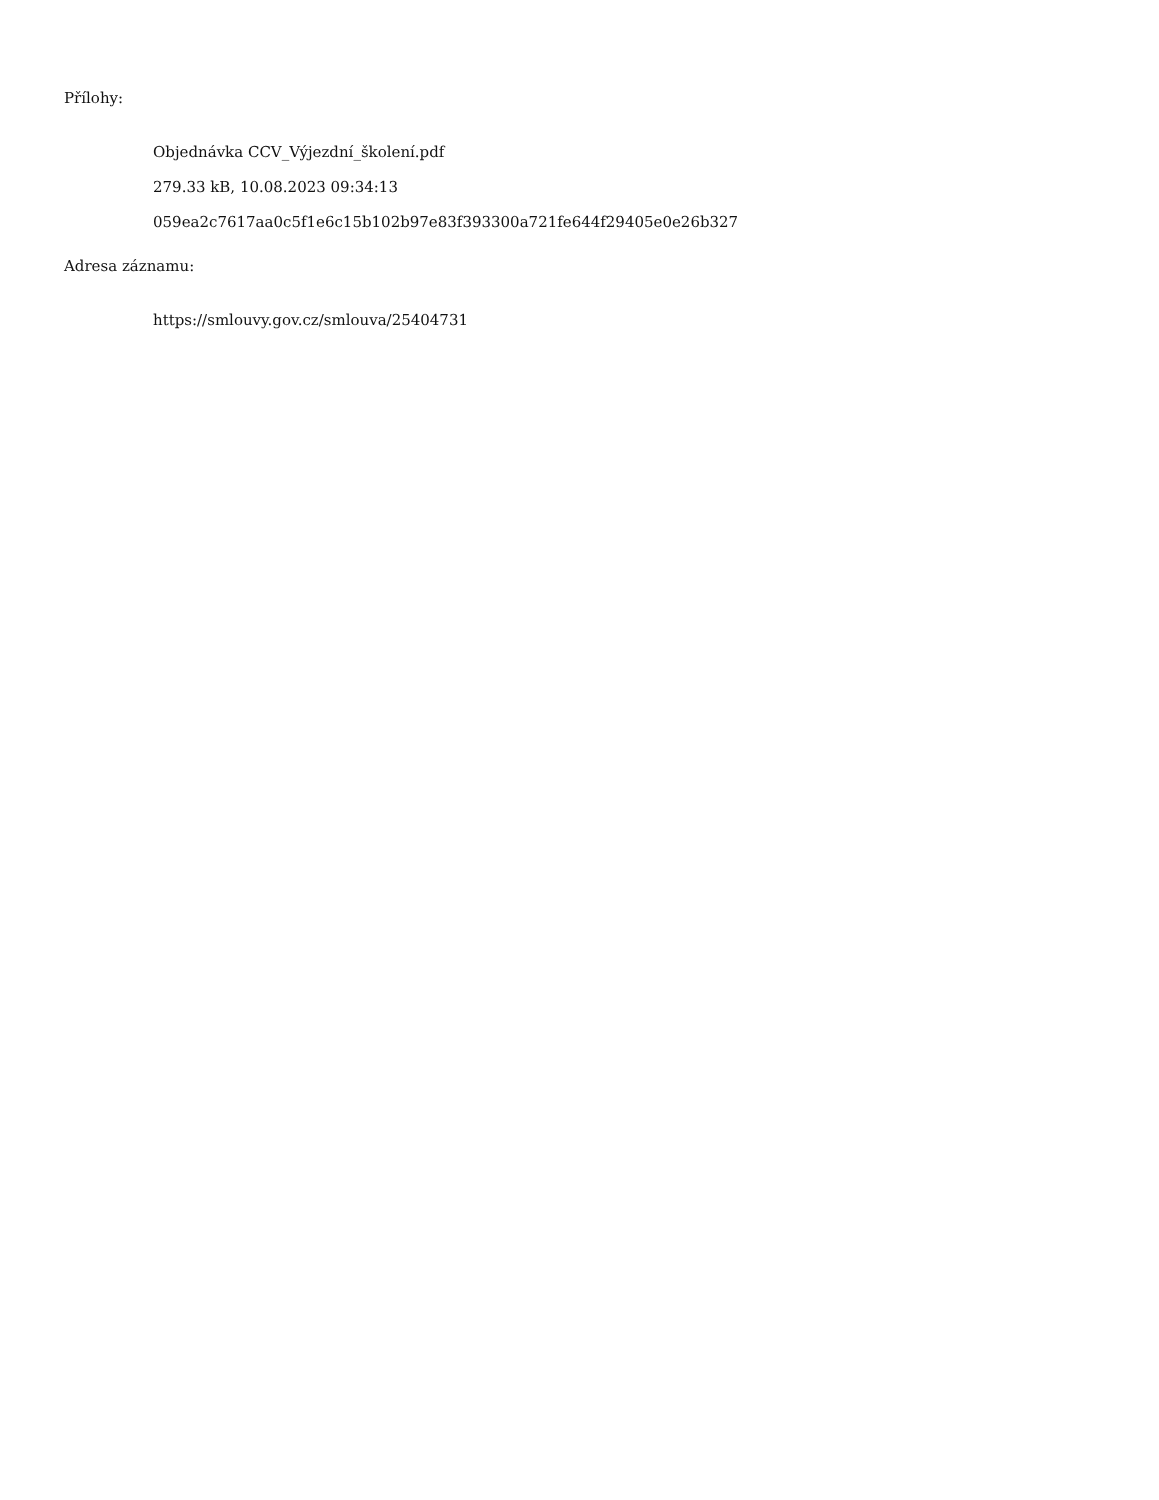Přílohy:
Objednávka CCV_Výjezdní_školení.pdf
279.33 kB, 10.08.2023 09:34:13
059ea2c7617aa0c5f1e6c15b102b97e83f393300a721fe644f29405e0e26b327
Adresa záznamu:
https://smlouvy.gov.cz/smlouva/25404731